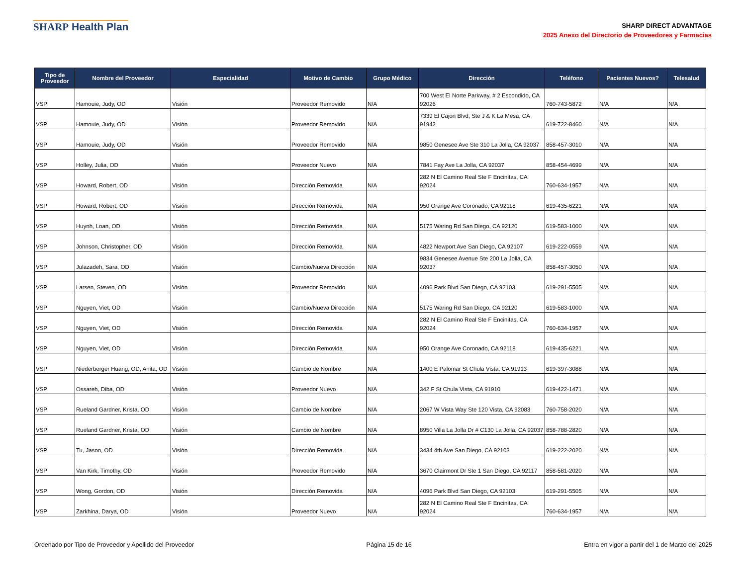SHARP Health Plan
SHARP DIRECT ADVANTAGE
2025 Anexo del Directorio de Proveedores y Farmacias
| Tipo de Proveedor | Nombre del Proveedor | Especialidad | Motivo de Cambio | Grupo Médico | Dirección | Teléfono | Pacientes Nuevos? | Telesalud |
| --- | --- | --- | --- | --- | --- | --- | --- | --- |
| VSP | Hamouie, Judy, OD | Visión | Proveedor Removido | N/A | 700 West El Norte Parkway, # 2 Escondido, CA 92026 | 760-743-5872 | N/A | N/A |
| VSP | Hamouie, Judy, OD | Visión | Proveedor Removido | N/A | 7339 El Cajon Blvd, Ste J & K La Mesa, CA 91942 | 619-722-8460 | N/A | N/A |
| VSP | Hamouie, Judy, OD | Visión | Proveedor Removido | N/A | 9850 Genesee Ave Ste 310 La Jolla, CA 92037 | 858-457-3010 | N/A | N/A |
| VSP | Holley, Julia, OD | Visión | Proveedor Nuevo | N/A | 7841 Fay Ave La Jolla, CA 92037 | 858-454-4699 | N/A | N/A |
| VSP | Howard, Robert, OD | Visión | Dirección Removida | N/A | 282 N El Camino Real Ste F Encinitas, CA 92024 | 760-634-1957 | N/A | N/A |
| VSP | Howard, Robert, OD | Visión | Dirección Removida | N/A | 950 Orange Ave Coronado, CA 92118 | 619-435-6221 | N/A | N/A |
| VSP | Huynh, Loan, OD | Visión | Dirección Removida | N/A | 5175 Waring Rd San Diego, CA 92120 | 619-583-1000 | N/A | N/A |
| VSP | Johnson, Christopher, OD | Visión | Dirección Removida | N/A | 4822 Newport Ave San Diego, CA 92107 | 619-222-0559 | N/A | N/A |
| VSP | Julazadeh, Sara, OD | Visión | Cambio/Nueva Dirección | N/A | 9834 Genesee Avenue Ste 200 La Jolla, CA 92037 | 858-457-3050 | N/A | N/A |
| VSP | Larsen, Steven, OD | Visión | Proveedor Removido | N/A | 4096 Park Blvd San Diego, CA 92103 | 619-291-5505 | N/A | N/A |
| VSP | Nguyen, Viet, OD | Visión | Cambio/Nueva Dirección | N/A | 5175 Waring Rd San Diego, CA 92120 | 619-583-1000 | N/A | N/A |
| VSP | Nguyen, Viet, OD | Visión | Dirección Removida | N/A | 282 N El Camino Real Ste F Encinitas, CA 92024 | 760-634-1957 | N/A | N/A |
| VSP | Nguyen, Viet, OD | Visión | Dirección Removida | N/A | 950 Orange Ave Coronado, CA 92118 | 619-435-6221 | N/A | N/A |
| VSP | Niederberger Huang, OD, Anita, OD | Visión | Cambio de Nombre | N/A | 1400 E Palomar St Chula Vista, CA 91913 | 619-397-3088 | N/A | N/A |
| VSP | Ossareh, Diba, OD | Visión | Proveedor Nuevo | N/A | 342 F St Chula Vista, CA 91910 | 619-422-1471 | N/A | N/A |
| VSP | Rueland Gardner, Krista, OD | Visión | Cambio de Nombre | N/A | 2067 W Vista Way Ste 120 Vista, CA 92083 | 760-758-2020 | N/A | N/A |
| VSP | Rueland Gardner, Krista, OD | Visión | Cambio de Nombre | N/A | 8950 Villa La Jolla Dr # C130 La Jolla, CA 92037 | 858-788-2820 | N/A | N/A |
| VSP | Tu, Jason, OD | Visión | Dirección Removida | N/A | 3434 4th Ave San Diego, CA 92103 | 619-222-2020 | N/A | N/A |
| VSP | Van Kirk, Timothy, OD | Visión | Proveedor Removido | N/A | 3670 Clairmont Dr Ste 1 San Diego, CA 92117 | 858-581-2020 | N/A | N/A |
| VSP | Wong, Gordon, OD | Visión | Dirección Removida | N/A | 4096 Park Blvd San Diego, CA 92103 | 619-291-5505 | N/A | N/A |
| VSP | Zarkhina, Darya, OD | Visión | Proveedor Nuevo | N/A | 282 N El Camino Real Ste F Encinitas, CA 92024 | 760-634-1957 | N/A | N/A |
Ordenado por Tipo de Proveedor y Apellido del Proveedor Página 15 de 16 Entra en vigor a partir del 1 de Marzo del 2025